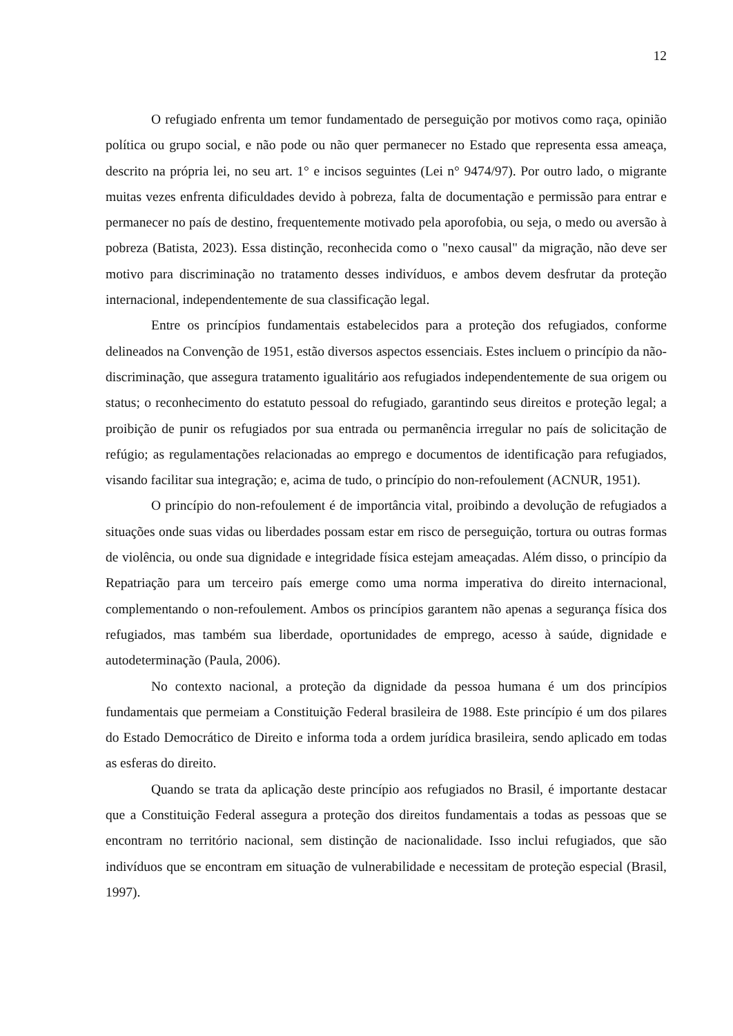12
O refugiado enfrenta um temor fundamentado de perseguição por motivos como raça, opinião política ou grupo social, e não pode ou não quer permanecer no Estado que representa essa ameaça, descrito na própria lei, no seu art. 1° e incisos seguintes (Lei n° 9474/97). Por outro lado, o migrante muitas vezes enfrenta dificuldades devido à pobreza, falta de documentação e permissão para entrar e permanecer no país de destino, frequentemente motivado pela aporofobia, ou seja, o medo ou aversão à pobreza (Batista, 2023). Essa distinção, reconhecida como o "nexo causal" da migração, não deve ser motivo para discriminação no tratamento desses indivíduos, e ambos devem desfrutar da proteção internacional, independentemente de sua classificação legal.
Entre os princípios fundamentais estabelecidos para a proteção dos refugiados, conforme delineados na Convenção de 1951, estão diversos aspectos essenciais. Estes incluem o princípio da não-discriminação, que assegura tratamento igualitário aos refugiados independentemente de sua origem ou status; o reconhecimento do estatuto pessoal do refugiado, garantindo seus direitos e proteção legal; a proibição de punir os refugiados por sua entrada ou permanência irregular no país de solicitação de refúgio; as regulamentações relacionadas ao emprego e documentos de identificação para refugiados, visando facilitar sua integração; e, acima de tudo, o princípio do non-refoulement (ACNUR, 1951).
O princípio do non-refoulement é de importância vital, proibindo a devolução de refugiados a situações onde suas vidas ou liberdades possam estar em risco de perseguição, tortura ou outras formas de violência, ou onde sua dignidade e integridade física estejam ameaçadas. Além disso, o princípio da Repatriação para um terceiro país emerge como uma norma imperativa do direito internacional, complementando o non-refoulement. Ambos os princípios garantem não apenas a segurança física dos refugiados, mas também sua liberdade, oportunidades de emprego, acesso à saúde, dignidade e autodeterminação (Paula, 2006).
No contexto nacional, a proteção da dignidade da pessoa humana é um dos princípios fundamentais que permeiam a Constituição Federal brasileira de 1988. Este princípio é um dos pilares do Estado Democrático de Direito e informa toda a ordem jurídica brasileira, sendo aplicado em todas as esferas do direito.
Quando se trata da aplicação deste princípio aos refugiados no Brasil, é importante destacar que a Constituição Federal assegura a proteção dos direitos fundamentais a todas as pessoas que se encontram no território nacional, sem distinção de nacionalidade. Isso inclui refugiados, que são indivíduos que se encontram em situação de vulnerabilidade e necessitam de proteção especial (Brasil, 1997).